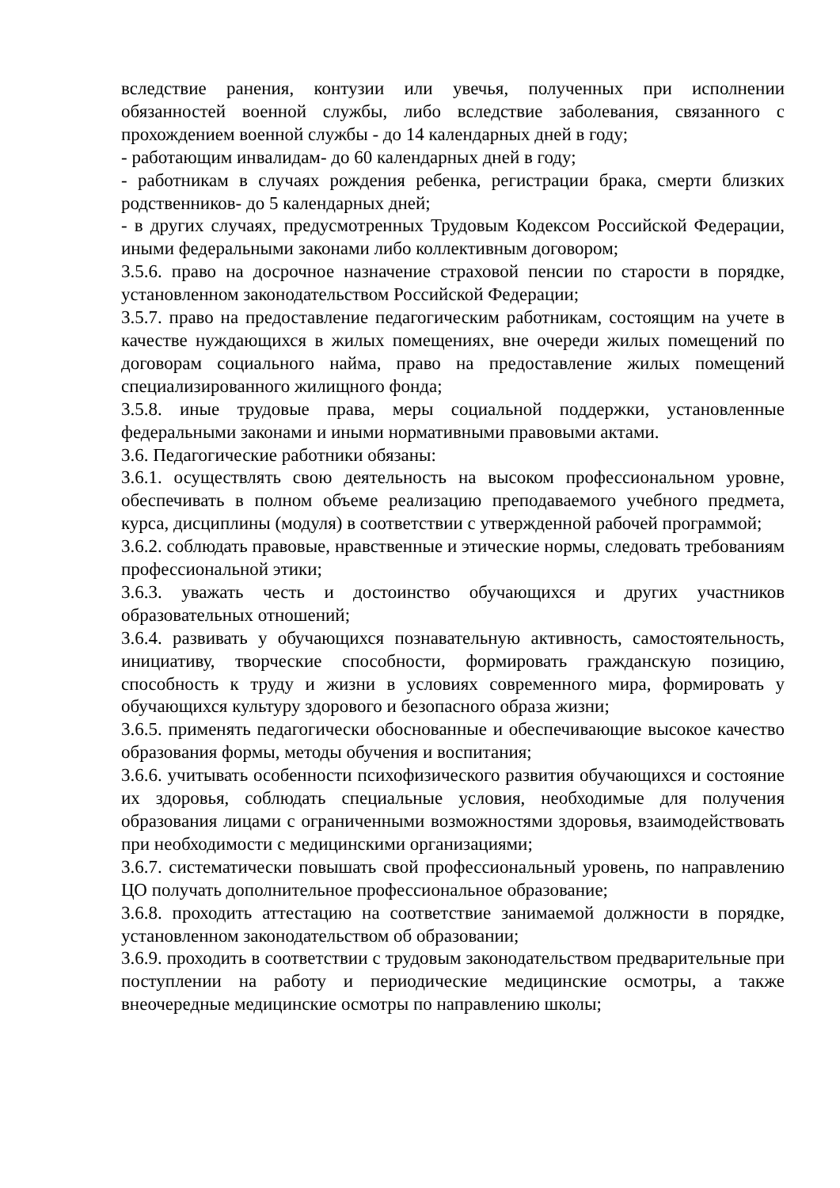вследствие ранения, контузии или увечья, полученных при исполнении обязанностей военной службы, либо вследствие заболевания, связанного с прохождением военной службы - до 14 календарных дней в году;
- работающим инвалидам- до 60 календарных дней в году;
- работникам в случаях рождения ребенка, регистрации брака, смерти близких родственников- до 5 календарных дней;
- в других случаях, предусмотренных Трудовым Кодексом Российской Федерации, иными федеральными законами либо коллективным договором;
3.5.6. право на досрочное назначение страховой пенсии по старости в порядке, установленном законодательством Российской Федерации;
3.5.7. право на предоставление педагогическим работникам, состоящим на учете в качестве нуждающихся в жилых помещениях, вне очереди жилых помещений по договорам социального найма, право на предоставление жилых помещений специализированного жилищного фонда;
3.5.8. иные трудовые права, меры социальной поддержки, установленные федеральными законами и иными нормативными правовыми актами.
3.6. Педагогические работники обязаны:
3.6.1. осуществлять свою деятельность на высоком профессиональном уровне, обеспечивать в полном объеме реализацию преподаваемого учебного предмета, курса, дисциплины (модуля) в соответствии с утвержденной рабочей программой;
3.6.2. соблюдать правовые, нравственные и этические нормы, следовать требованиям профессиональной этики;
3.6.3. уважать честь и достоинство обучающихся и других участников образовательных отношений;
3.6.4. развивать у обучающихся познавательную активность, самостоятельность, инициативу, творческие способности, формировать гражданскую позицию, способность к труду и жизни в условиях современного мира, формировать у обучающихся культуру здорового и безопасного образа жизни;
3.6.5. применять педагогически обоснованные и обеспечивающие высокое качество образования формы, методы обучения и воспитания;
3.6.6. учитывать особенности психофизического развития обучающихся и состояние их здоровья, соблюдать специальные условия, необходимые для получения образования лицами с ограниченными возможностями здоровья, взаимодействовать при необходимости с медицинскими организациями;
3.6.7. систематически повышать свой профессиональный уровень, по направлению ЦО получать дополнительное профессиональное образование;
3.6.8. проходить аттестацию на соответствие занимаемой должности в порядке, установленном законодательством об образовании;
3.6.9. проходить в соответствии с трудовым законодательством предварительные при поступлении на работу и периодические медицинские осмотры, а также внеочередные медицинские осмотры по направлению школы;